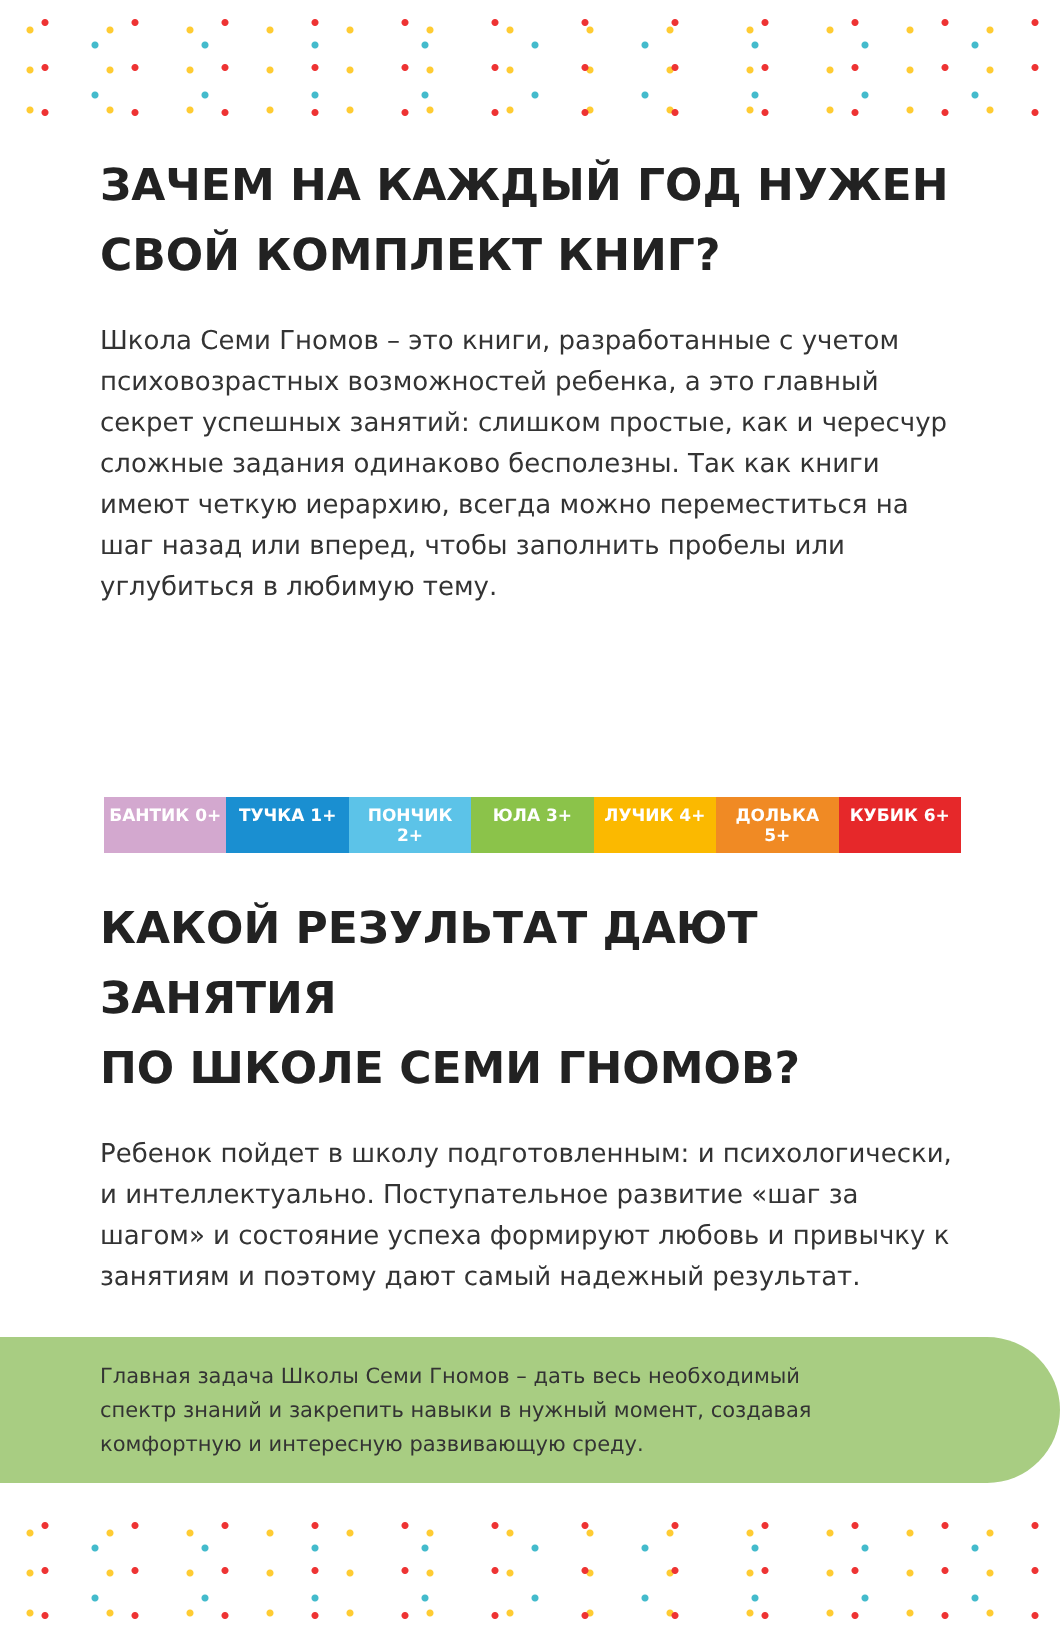ЗАЧЕМ НА КАЖДЫЙ ГОД НУЖЕН
СВОЙ КОМПЛЕКТ КНИГ?
Школа Семи Гномов – это книги, разработанные с учетом психовозрастных возможностей ребенка, а это главный секрет успешных занятий: слишком простые, как и чересчур сложные задания одинаково бесполезны. Так как книги имеют четкую иерархию, всегда можно переместиться на шаг назад или вперед, чтобы заполнить пробелы или углубиться в любимую тему.
БАНТИК 0+ ТУЧКА 1+ ПОНЧИК 2+ ЮЛА 3+ ЛУЧИК 4+ ДОЛЬКА 5+ КУБИК 6+
КАКОЙ РЕЗУЛЬТАТ ДАЮТ ЗАНЯТИЯ
ПО ШКОЛЕ СЕМИ ГНОМОВ?
Ребенок пойдет в школу подготовленным: и психологически, и интеллектуально. Поступательное развитие «шаг за шагом» и состояние успеха формируют любовь и привычку к занятиям и поэтому дают самый надежный результат.
Главная задача Школы Семи Гномов – дать весь необходимый спектр знаний и закрепить навыки в нужный момент, создавая комфортную и интересную развивающую среду.